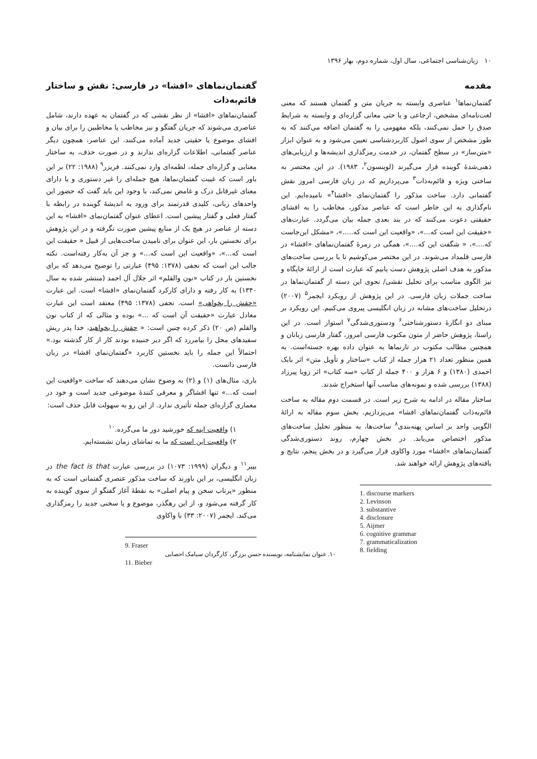۱۰ زبان‌شناسی اجتماعی، سال اول، شماره دوم، بهار ۱۳۹۶
مقدمه
گفتمان‌نماها<sup>۱</sup> عناصری وابسته به جریان متن و گفتمان هستند که معنی لغت‌نامه‌ای مشخص، ارجاعی و یا حتی معانی گزاره‌ای و وابسته به شرایط صدق را حمل نمی‌کنند، بلکه مفهومی را به گفتمان اضافه می‌کنند که به طور مشخص از سوی اصول کاربردشناسی تعیین می‌شود و به عنوان ابزار «متن‌ساز» در سطح گفتمان، در خدمت رمزگذاری اندیشه‌ها و ارزیابی‌های ذهنی‌شدهٔ گوینده قرار می‌گیرند (لوینسون<sup>۲</sup>، ۱۹۸۳). در این مختصر به ساختی ویژه و قائم‌به‌ذات<sup>۳</sup> می‌پردازیم که در زبان فارسی امروز نقش گفتمانی دارد. ساخت مذکور را گفتمان‌نمای «افشا<sup>۴</sup>» نامیده‌ایم. این نام‌گذاری به این خاطر است که عناصر مذکور، مخاطب را به افشای حقیقتی دعوت می‌کنند که در بند بعدی جمله بیان می‌گردد. عبارت‌های «حقیقت این است که...»، «واقعیت این است که.....»، «مشکل این‌جاست که....»، « شگفت این که....»، همگی در زمرهٔ گفتمان‌نماهای «افشا» در فارسی قلمداد می‌شوند. در این مختصر می‌کوشیم تا با بررسی ساخت‌های مذکور به هدف اصلی پژوهش دست یابیم که عبارت است از ارائهٔ جایگاه و نیز الگوی مناسب برای تحلیل نقشی/ نحوی این دسته از گفتمان‌نماها در ساخت جملات زبان فارسی. در این پژوهش از رویکرد ایجمر<sup>۵</sup> (۲۰۰۷) درتحلیل ساخت‌های مشابه در زبان انگلیسی پیروی می‌کنیم. این رویکرد بر مبنای دو انگارهٔ دستورشناختی<sup>۶</sup> ودستوری‌شدگی<sup>۷</sup> استوار است. در این راستا، پژوهش حاضر از متون مکتوب فارسی امروز، گفتار فارسی زبانان و همچنین مطالب مکتوب در تارنماها به عنوان داده بهره جسته‌است. به همین منظور تعداد ۲۱ هزار جمله از کتاب «ساختار و تأویل متن» اثر بابک احمدی (۱۳۸۰) و ۶ هزار و ۴۰۰ جمله از کتاب «سه کتاب» اثر زویا پیرزاد (۱۳۸۸) بررسی شده و نمونه‌های مناسب آنها استخراج شدند.
ساختار مقاله در ادامه به شرح زیر است. در قسمت دوم مقاله به ساخت قائم‌به‌ذات گفتمان‌نماهای افشا» می‌پردازیم. بخش سوم مقاله به ارائهٔ الگویی واحد بر اساس پهنه‌بندی<sup>۸</sup> ساخت‌ها، به منظور تحلیل ساخت‌های مذکور اختصاص می‌یابد. در بخش چهارم، روند دستوری‌شدگی گفتمان‌نماهای «افشا» مورد واکاوی قرار می‌گیرد و در بخش پنجم، نتایج و یافته‌های پژوهش ارائه خواهند شد.
1. discourse markers
2. Levinson
3. substantive
4. disclosure
5. Aijmer
6. cognitive grammar
7. grammaticalization
8. fielding
گفتمان‌نماهای «افشا» در فارسی: نقش و ساختار قائم‌به‌ذات
گفتمان‌نماهای «افشا» از نظر نقشی که در گفتمان به عهده دارند، شامل عناصری می‌شوند که جریان گفتگو و نیز مخاطب یا مخاطبین را برای بیان و افشای موضوع یا حقیتی جدید آماده می‌کنند. این عناصر، همچون دیگر عناصر گفتمانی، اطلاعات گزاره‌ای ندارند و در صورت حذف، به ساختار معنایی و گزاره‌ای جمله، لطمه‌ای وارد نمی‌کنند. فریزر<sup>۹</sup> (۱۹۸۸: ۲۲) بر این باور است که غیبت گفتمان‌نماها، هیچ جمله‌ای را غیر دستوری و یا دارای معنای غیرقابل درک و غامض نمی‌کند، با وجود این باید گفت که حضور این واحدهای زبانی، کلیدی قدرتمند برای ورود به اندیشهٔ گوینده در رابطه با گفتار فعلی و گفتار پیشین است. اعطای عنوان گفتمان‌نمای «افشا» به این دسته از عناصر در هیچ یک از منابع پیشین صورت نگرفته و در این پژوهش برای نخستین بار، این عنوان برای نامیدن ساخت‌هایی از قبیل « حقیقت این است که...»، «واقعیت این است که...» و جز آن به‌کار رفته‌است. نکته جالب این است که نجفی (۱۳۷۸: ۴۹۵) عبارتی را توضیح می‌دهد که برای نخستین بار در کتاب «نون والقلم» اثر جلال آل احمد (منتشر شده به سال ۱۳۴۰) به کار رفته و دارای کارکرد گفتمان‌نمای «افشا» است. این عبارت «حقش را بخواهی» است. نجفی (۱۳۷۸: ۴۹۵) معتقد است این عبارت معادل عبارت «حقیقت آن است که ...» بوده و مثالی که از کتاب نون والقلم (ص ۲۰) ذکر کرده چنین است: « حقش را بخواهید، خدا پدر ریش سفیدهای محل را بیامرزد که اگر دیر جنبیده بودند کار از کار گذشته بود.» احتمالاً این جمله را باید نخستین کاربرد «گفتمان‌نمای افشا» در زبان فارسی دانست.
باری، مثال‌های (۱) و (۲) به وضوح نشان می‌دهند که ساخت «واقعیت این است که...» تنها افشاگر و معرفی کنندهٔ موضوعی جدید است و خود در معماری گزاره‌ای جمله تأثیری ندارد. از این رو به سهولت قابل حذف است:
۱) واقعیت اینه که خورشید دور ما می‌گرده.<sup>۱۰</sup>
۲) واقعیت این است که ما به تماشای زمان نشسته‌ایم.
بیبر<sup>۱۱</sup> و دیگران (۱۹۹۹: ۱۰۷۳) در بررسی عبارت the fact is that در زبان انگلیسی، بر این باورند که ساخت مذکور عنصری گفتمانی است که به منظور «پرتاب سخن و پیام اصلی» به نقطهٔ آغاز گفتگو از سوی گوینده به کار گرفته می‌شود و، از این رهگذر، موضوع و یا سخنی جدید را رمزگذاری می‌کند. ایجمر (۲۰۰۷: ۳۳) با واکاوی
9. Fraser
۱۰. عنوان نمایشنامه، نویسنده حسن برزگر، کارگردان سیامک احصایی
11. Bieber